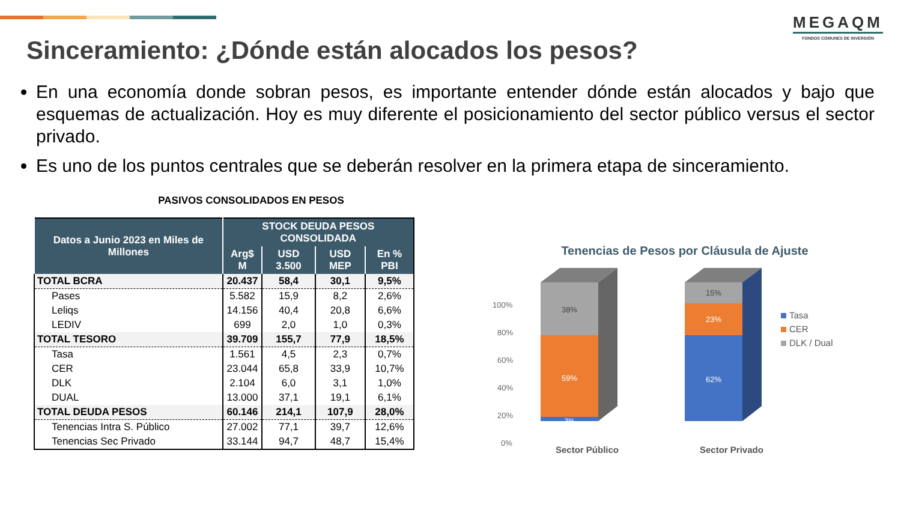MEGAQM
FONDOS COMUNES DE INVERSIÓN
Sinceramiento: ¿Dónde están alocados los pesos?
En una economía donde sobran pesos, es importante entender dónde están alocados y bajo que esquemas de actualización. Hoy es muy diferente el posicionamiento del sector público versus el sector privado.
Es uno de los puntos centrales que se deberán resolver en la primera etapa de sinceramiento.
PASIVOS CONSOLIDADOS EN PESOS
| Datos a Junio 2023 en Miles de Millones | STOCK DEUDA PESOS CONSOLIDADA | | | |
| --- | --- | --- | --- | --- |
| | Arg$ M | USD 3.500 | USD MEP | En % PBI |
| TOTAL BCRA | 20.437 | 58,4 | 30,1 | 9,5% |
| Pases | 5.582 | 15,9 | 8,2 | 2,6% |
| Leliqs | 14.156 | 40,4 | 20,8 | 6,6% |
| LEDIV | 699 | 2,0 | 1,0 | 0,3% |
| TOTAL TESORO | 39.709 | 155,7 | 77,9 | 18,5% |
| Tasa | 1.561 | 4,5 | 2,3 | 0,7% |
| CER | 23.044 | 65,8 | 33,9 | 10,7% |
| DLK | 2.104 | 6,0 | 3,1 | 1,0% |
| DUAL | 13.000 | 37,1 | 19,1 | 6,1% |
| TOTAL DEUDA PESOS | 60.146 | 214,1 | 107,9 | 28,0% |
| Tenencias Intra S. Público | 27.002 | 77,1 | 39,7 | 12,6% |
| Tenencias Sec Privado | 33.144 | 94,7 | 48,7 | 15,4% |
Tenencias de Pesos por Cláusula de Ajuste
100%
80%
60%
40%
20%
0%
38%
59%
3%
15%
23%
62%
Sector Público
Sector Privado
Tasa
CER
DLK / Dual